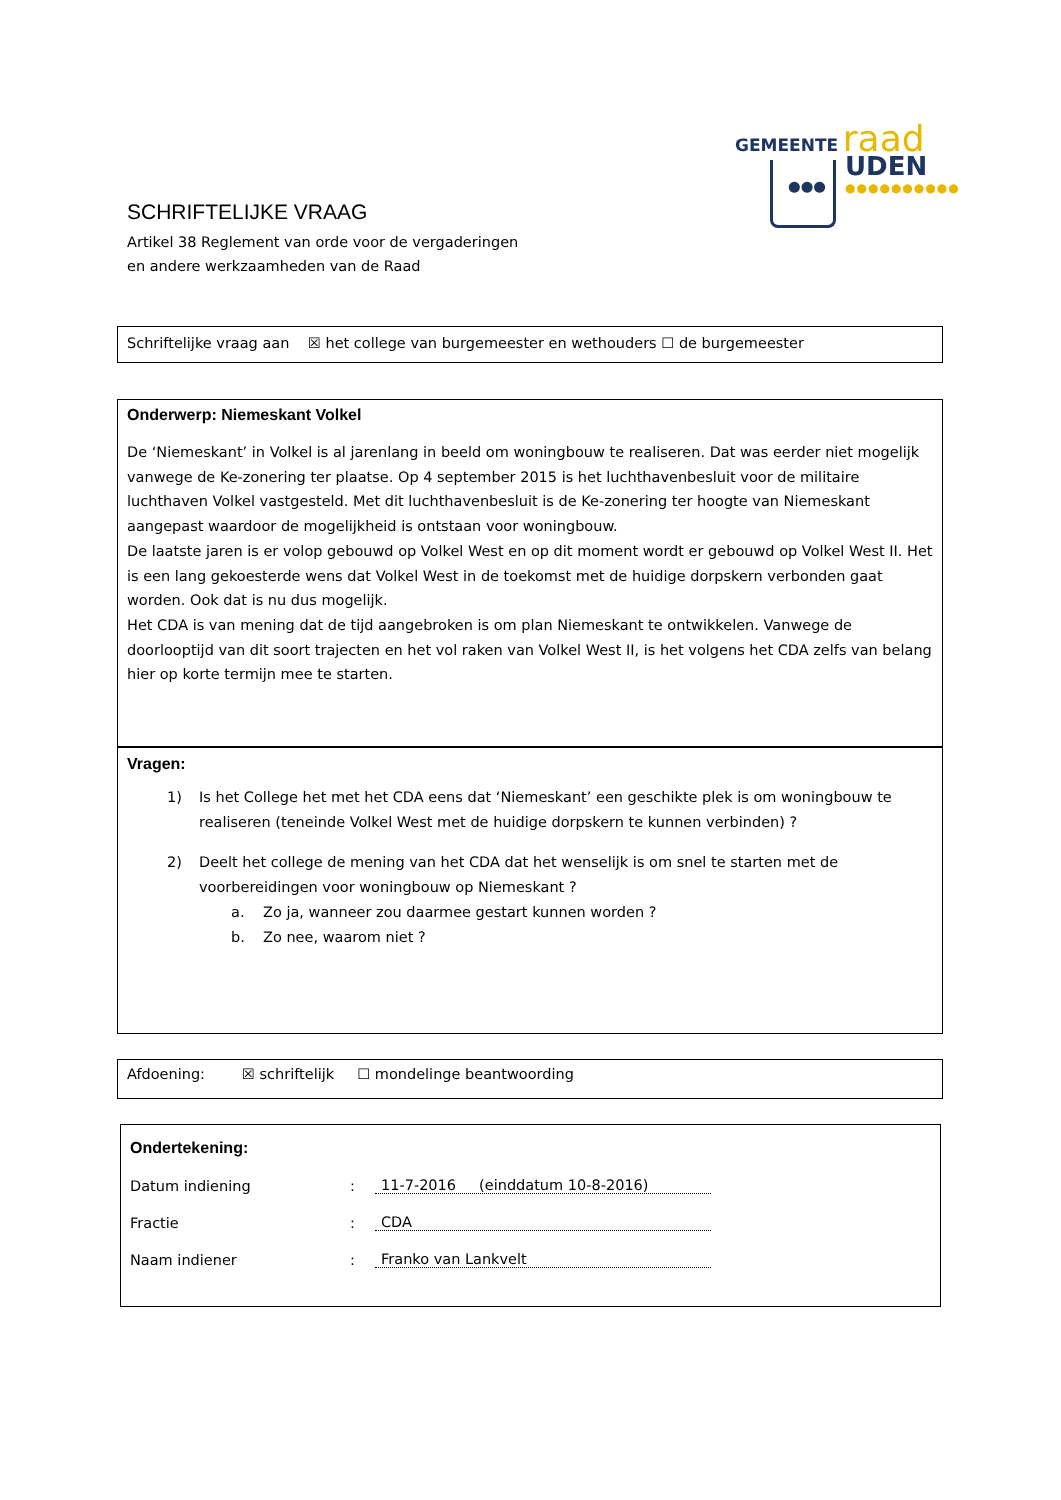GEMEENTE raad
UDEN
●●●●●●●●●●
●●●
SCHRIFTELIJKE VRAAG
Artikel 38 Reglement van orde voor de vergaderingen
en andere werkzaamheden van de Raad
Schriftelijke vraag aan ☒ het college van burgemeester en wethouders ☐ de burgemeester
Onderwerp: Niemeskant Volkel
De ‘Niemeskant’ in Volkel is al jarenlang in beeld om woningbouw te realiseren. Dat was eerder niet mogelijk vanwege de Ke-zonering ter plaatse. Op 4 september 2015 is het luchthavenbesluit voor de militaire luchthaven Volkel vastgesteld. Met dit luchthavenbesluit is de Ke-zonering ter hoogte van Niemeskant aangepast waardoor de mogelijkheid is ontstaan voor woningbouw.
De laatste jaren is er volop gebouwd op Volkel West en op dit moment wordt er gebouwd op Volkel West II. Het is een lang gekoesterde wens dat Volkel West in de toekomst met de huidige dorpskern verbonden gaat worden. Ook dat is nu dus mogelijk.
Het CDA is van mening dat de tijd aangebroken is om plan Niemeskant te ontwikkelen. Vanwege de doorlooptijd van dit soort trajecten en het vol raken van Volkel West II, is het volgens het CDA zelfs van belang hier op korte termijn mee te starten.
Vragen:
1) Is het College het met het CDA eens dat ‘Niemeskant’ een geschikte plek is om woningbouw te realiseren (teneinde Volkel West met de huidige dorpskern te kunnen verbinden) ?
2) Deelt het college de mening van het CDA dat het wenselijk is om snel te starten met de voorbereidingen voor woningbouw op Niemeskant ?
a. Zo ja, wanneer zou daarmee gestart kunnen worden ?
b. Zo nee, waarom niet ?
Afdoening: ☒ schriftelijk ☐ mondelinge beantwoording
Ondertekening:
Datum indiening: 11-7-2016 (einddatum 10-8-2016)
Fractie: CDA
Naam indiener: Franko van Lankvelt